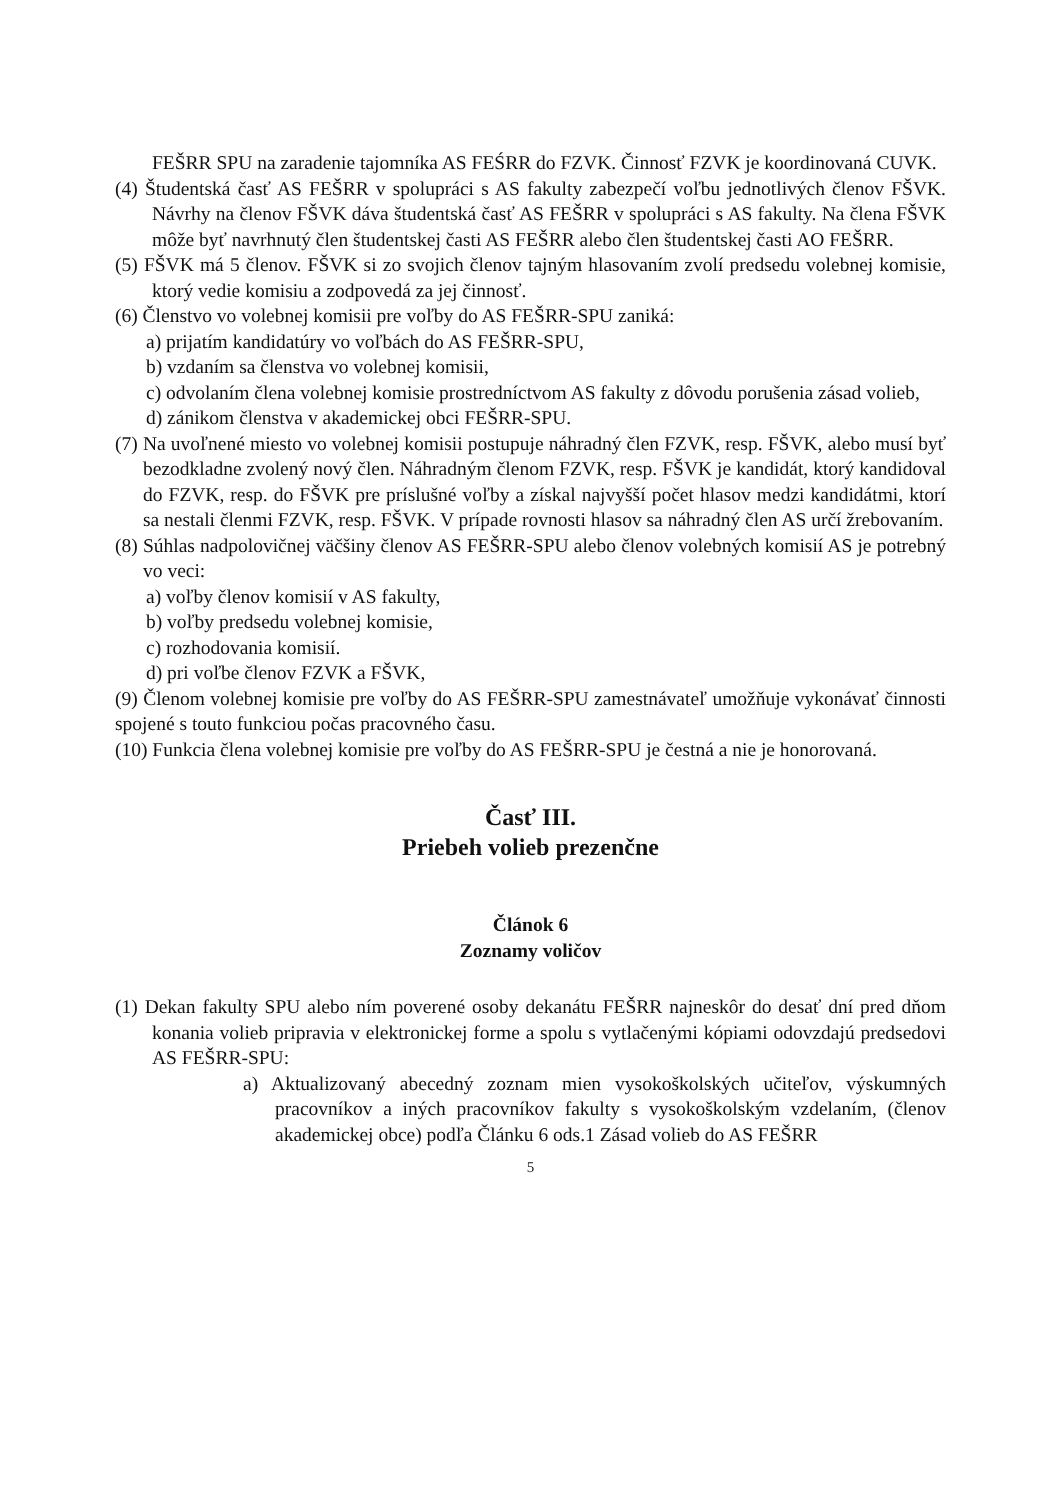FEŠRR SPU na zaradenie tajomníka AS FEŚRR do FZVK. Činnosť FZVK je koordinovaná CUVK.
(4) Študentská časť AS FEŠRR v spolupráci s AS fakulty zabezpečí voľbu jednotlivých členov FŠVK. Návrhy na členov FŠVK dáva študentská časť AS FEŠRR v spolupráci s AS fakulty. Na člena FŠVK môže byť navrhnutý člen študentskej časti AS FEŠRR alebo člen študentskej časti AO FEŠRR.
(5) FŠVK má 5 členov. FŠVK si zo svojich členov tajným hlasovaním zvolí predsedu volebnej komisie, ktorý vedie komisiu a zodpovedá za jej činnosť.
(6) Členstvo vo volebnej komisii pre voľby do AS FEŠRR-SPU zaniká:
a) prijatím kandidatúry vo voľbách do AS FEŠRR-SPU,
b) vzdaním sa členstva vo volebnej komisii,
c) odvolaním člena volebnej komisie prostredníctvom AS fakulty z dôvodu porušenia zásad volieb,
d) zánikom členstva v akademickej obci FEŠRR-SPU.
(7) Na uvoľnené miesto vo volebnej komisii postupuje náhradný člen FZVK, resp. FŠVK, alebo musí byť bezodkladne zvolený nový člen. Náhradným členom FZVK, resp. FŠVK je kandidát, ktorý kandidoval do FZVK, resp. do FŠVK pre príslušné voľby a získal najvyšší počet hlasov medzi kandidátmi, ktorí sa nestali členmi FZVK, resp. FŠVK. V prípade rovnosti hlasov sa náhradný člen AS určí žrebovaním.
(8) Súhlas nadpolovičnej väčšiny členov AS FEŠRR-SPU alebo členov volebných komisií AS je potrebný vo veci:
a) voľby členov komisií v AS fakulty,
b) voľby predsedu volebnej komisie,
c) rozhodovania komisií.
d) pri voľbe členov FZVK a FŠVK,
(9) Členom volebnej komisie pre voľby do AS FEŠRR-SPU zamestnávateľ umožňuje vykonávať činnosti spojené s touto funkciou počas pracovného času.
(10) Funkcia člena volebnej komisie pre voľby do AS FEŠRR-SPU je čestná a nie je honorovaná.
Časť III.
Priebeh volieb prezenčne
Článok 6
Zoznamy voličov
(1) Dekan fakulty SPU alebo ním poverené osoby dekanátu FEŠRR najneskôr do desať dní pred dňom konania volieb pripravia v elektronickej forme a spolu s vytlačenými kópiami odovzdajú predsedovi AS FEŠRR-SPU:
a) Aktualizovaný abecedný zoznam mien vysokoškolských učiteľov, výskumných pracovníkov a iných pracovníkov fakulty s vysokoškolským vzdelaním, (členov akademickej obce) podľa Článku 6 ods.1 Zásad volieb do AS FEŠRR
5